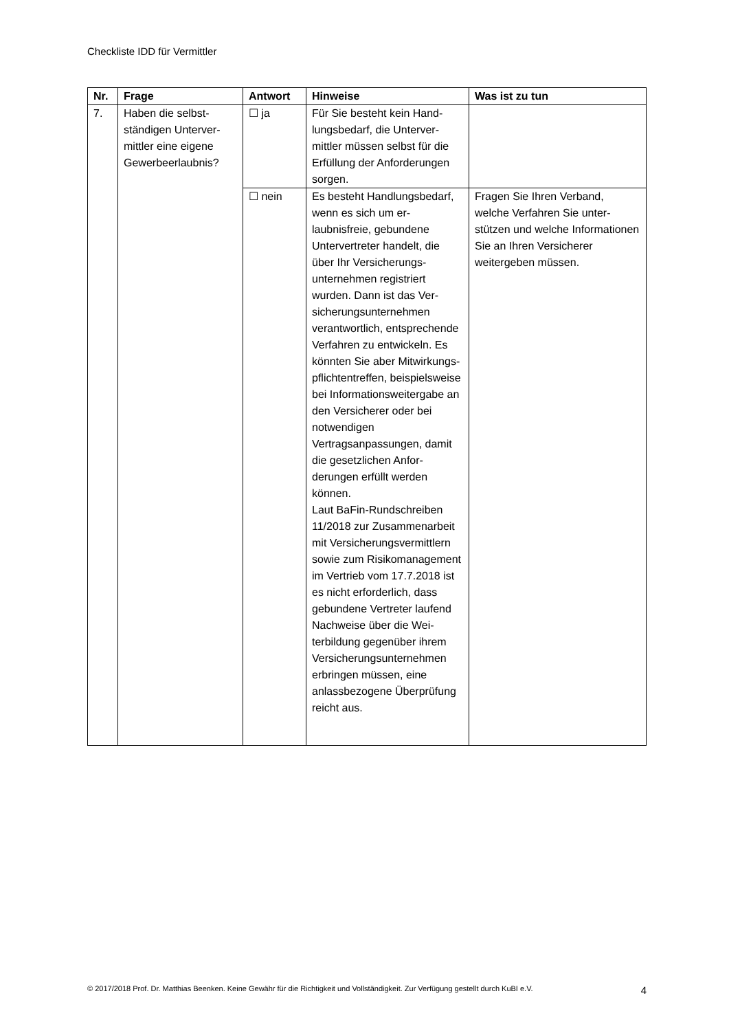Checkliste IDD für Vermittler
| Nr. | Frage | Antwort | Hinweise | Was ist zu tun |
| --- | --- | --- | --- | --- |
| 7. | Haben die selbst­ständigen Unterver­mittler eine eigene Gewerbeerlaubnis? | ☐ ja | Für Sie besteht kein Hand­lungsbedarf, die Unterver­mittler müssen selbst für die Erfüllung der Anforde­rungen sorgen. | |
| | | ☐ nein | Es besteht Handlungsbe­darf, wenn es sich um er­laubnisfreie, gebundene Untervertreter handelt, die über Ihr Versicherungs­unternehmen registriert wurden. Dann ist das Ver­sicherungsunternehmen verantwortlich, entspre­chende Verfahren zu ent­wickeln. Es könnten Sie aber Mitwirkungs­pflichtentreffen, beispiels­weise bei Informationswei­tergabe an den Versiche­rer oder bei notwendigen Vertragsanpassungen, da­mit die gesetzlichen Anfor­derungen erfüllt werden können. Laut BaFin-Rundschreiben 11/2018 zur Zusammenar­beit mit Versicherungsver­mittlern sowie zum Risiko­management im Vertrieb vom 17.7.2018 ist es nicht erforderlich, dass gebun­dene Vertreter laufend Nachweise über die Wei­terbildung gegenüber ih­rem Versicherungsunter­nehmen erbringen müs­sen, eine anlassbezogene Überprüfung reicht aus. | Fragen Sie Ihren Verband, welche Verfahren Sie unter­stützen und welche Informa­tionen Sie an Ihren Versiche­rer weitergeben müssen. |
© 2017/2018 Prof. Dr. Matthias Beenken. Keine Gewähr für die Richtigkeit und Vollständigkeit. Zur Verfügung gestellt durch KuBI e.V. 4